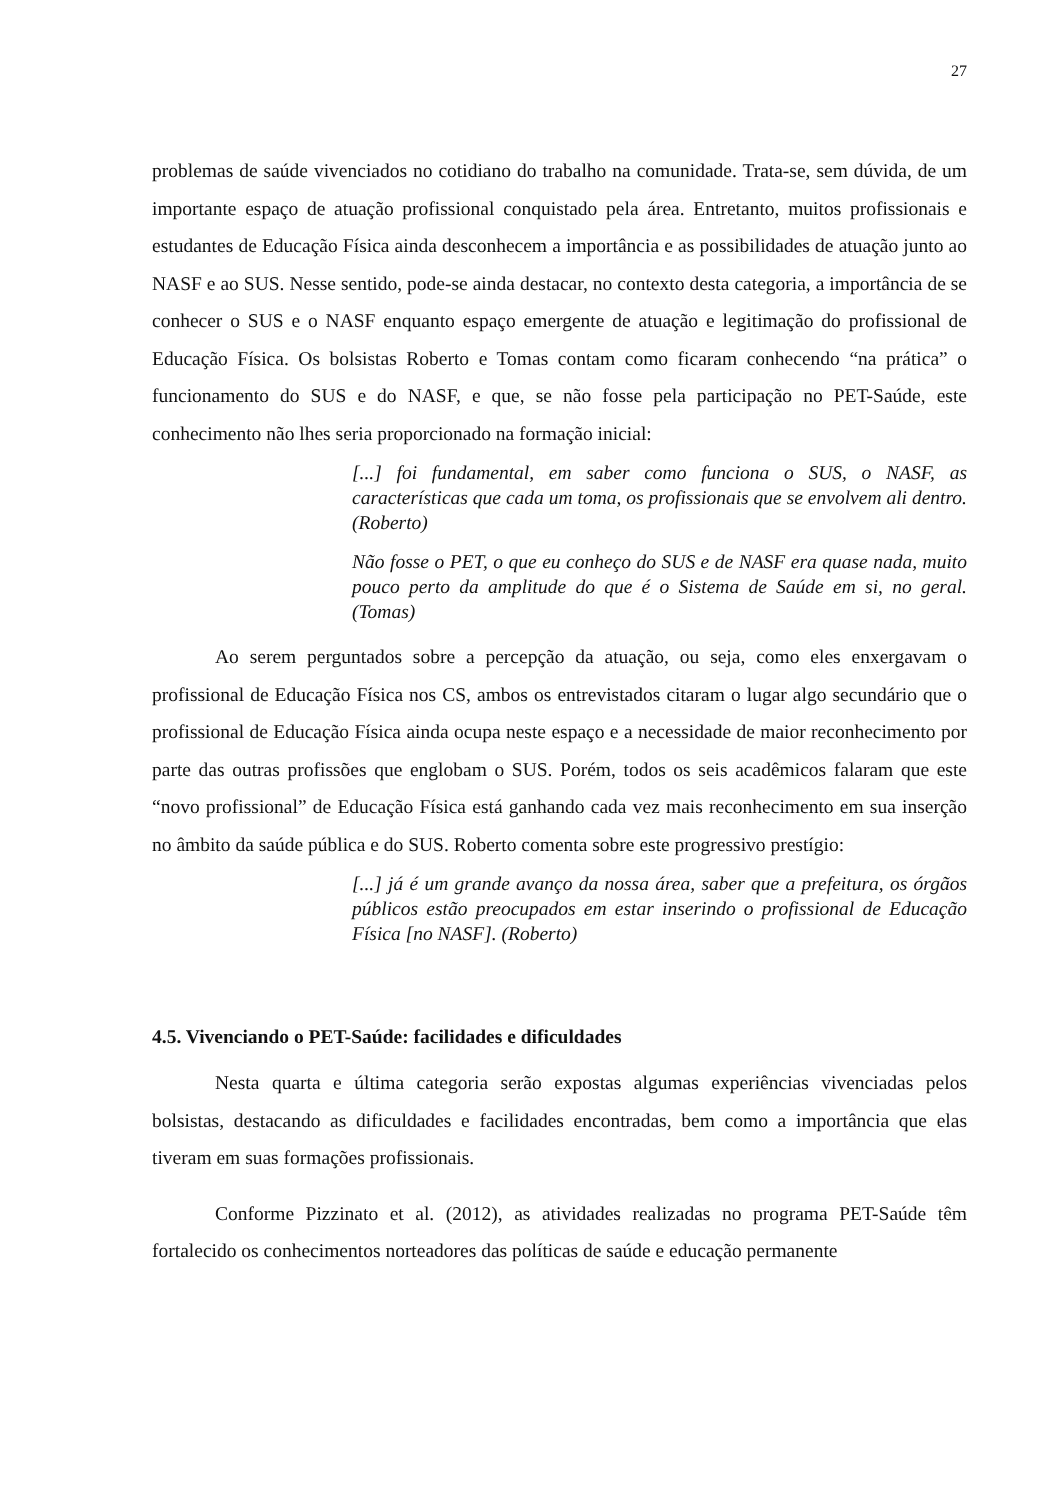27
problemas de saúde vivenciados no cotidiano do trabalho na comunidade. Trata-se, sem dúvida, de um importante espaço de atuação profissional conquistado pela área. Entretanto, muitos profissionais e estudantes de Educação Física ainda desconhecem a importância e as possibilidades de atuação junto ao NASF e ao SUS. Nesse sentido, pode-se ainda destacar, no contexto desta categoria, a importância de se conhecer o SUS e o NASF enquanto espaço emergente de atuação e legitimação do profissional de Educação Física. Os bolsistas Roberto e Tomas contam como ficaram conhecendo “na prática” o funcionamento do SUS e do NASF, e que, se não fosse pela participação no PET-Saúde, este conhecimento não lhes seria proporcionado na formação inicial:
[...] foi fundamental, em saber como funciona o SUS, o NASF, as características que cada um toma, os profissionais que se envolvem ali dentro. (Roberto)
Não fosse o PET, o que eu conheço do SUS e de NASF era quase nada, muito pouco perto da amplitude do que é o Sistema de Saúde em si, no geral. (Tomas)
Ao serem perguntados sobre a percepção da atuação, ou seja, como eles enxergavam o profissional de Educação Física nos CS, ambos os entrevistados citaram o lugar algo secundário que o profissional de Educação Física ainda ocupa neste espaço e a necessidade de maior reconhecimento por parte das outras profissões que englobam o SUS. Porém, todos os seis acadêmicos falaram que este “novo profissional” de Educação Física está ganhando cada vez mais reconhecimento em sua inserção no âmbito da saúde pública e do SUS. Roberto comenta sobre este progressivo prestígio:
[...] já é um grande avanço da nossa área, saber que a prefeitura, os órgãos públicos estão preocupados em estar inserindo o profissional de Educação Física [no NASF]. (Roberto)
4.5. Vivenciando o PET-Saúde: facilidades e dificuldades
Nesta quarta e última categoria serão expostas algumas experiências vivenciadas pelos bolsistas, destacando as dificuldades e facilidades encontradas, bem como a importância que elas tiveram em suas formações profissionais.
Conforme Pizzinato et al. (2012), as atividades realizadas no programa PET-Saúde têm fortalecido os conhecimentos norteadores das políticas de saúde e educação permanente